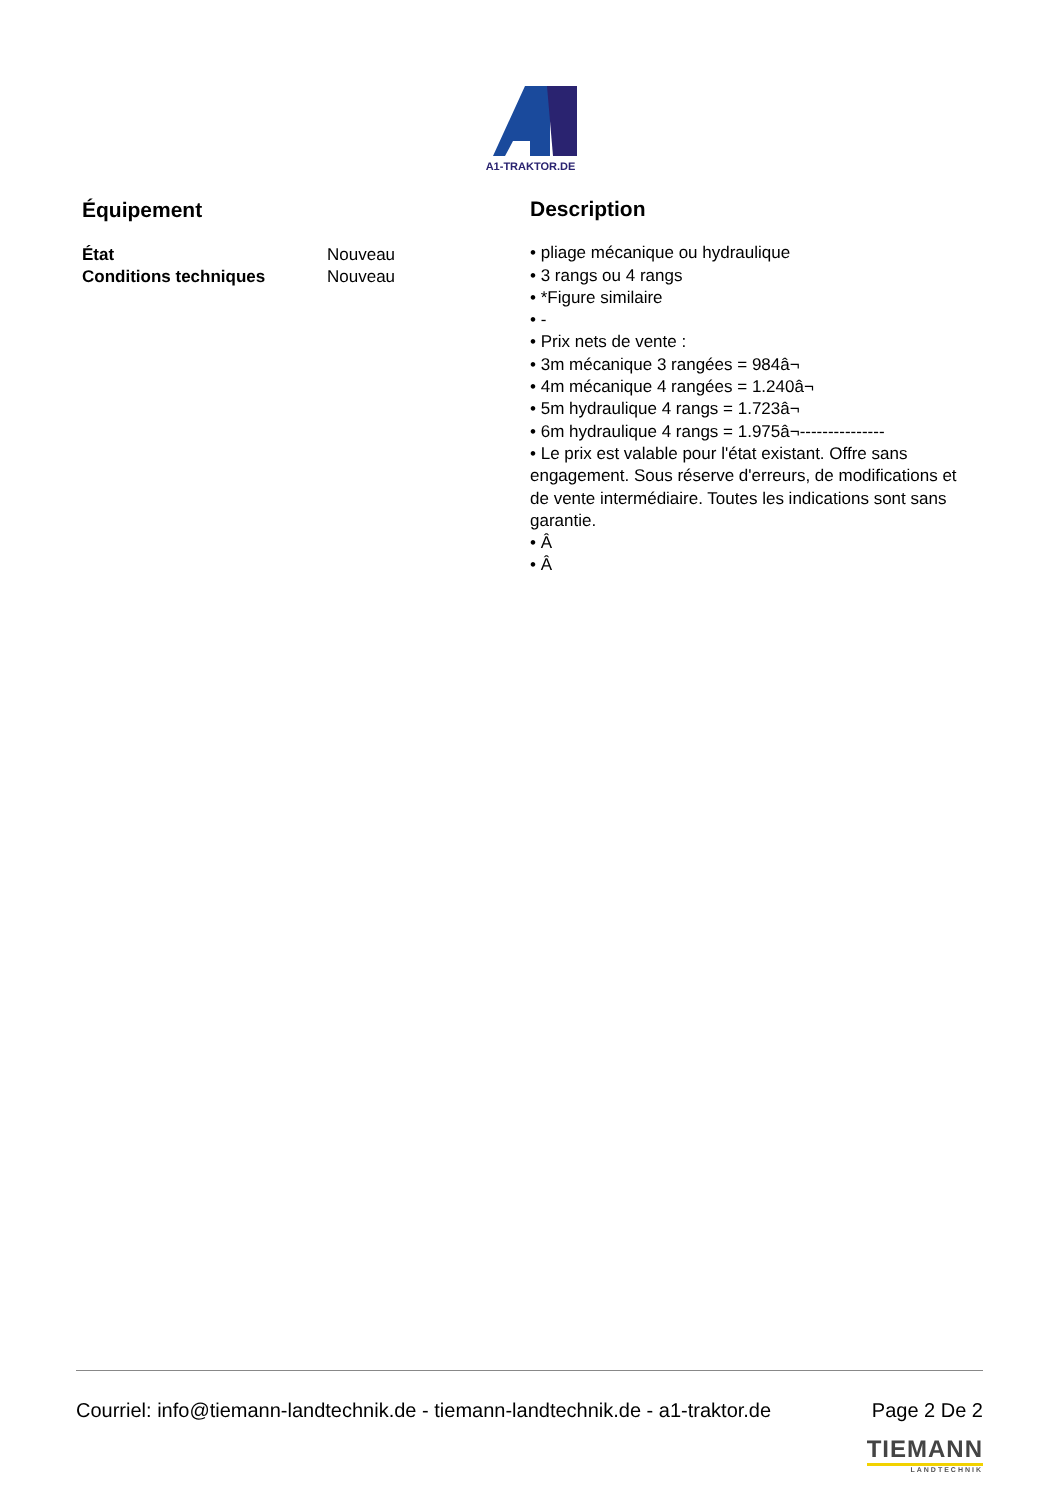A1-TRAKTOR.DE
Équipement
| État | Nouveau |
| Conditions techniques | Nouveau |
Description
• pliage mécanique ou hydraulique
• 3 rangs ou 4 rangs
• *Figure similaire
• -
• Prix nets de vente :
• 3m mécanique 3 rangées = 984â¬
• 4m mécanique 4 rangées = 1.240â¬
• 5m hydraulique 4 rangs = 1.723â¬
• 6m hydraulique 4 rangs = 1.975â¬---------------
• Le prix est valable pour l'état existant. Offre sans engagement. Sous réserve d'erreurs, de modifications et de vente intermédiaire. Toutes les indications sont sans garantie.
• Â
• Â
Courriel: info@tiemann-landtechnik.de - tiemann-landtechnik.de - a1-traktor.de Page 2 De 2
TIEMANN
LANDTECHNIK